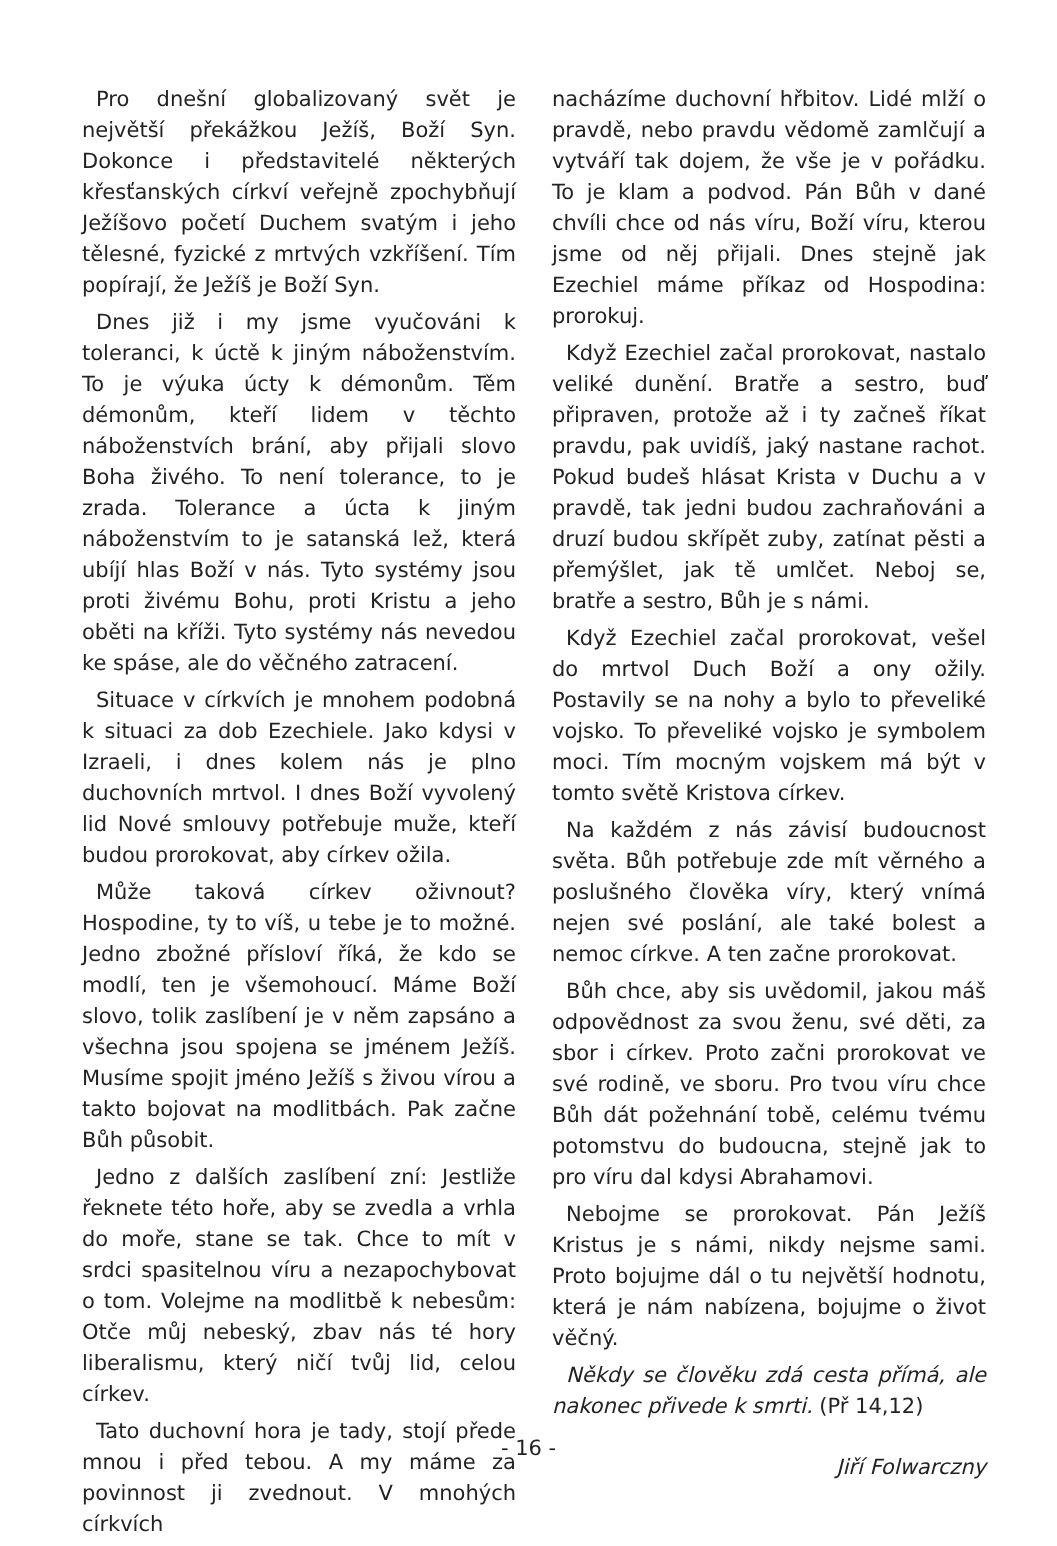Pro dnešní globalizovaný svět je největší překážkou Ježíš, Boží Syn. Dokonce i představitelé některých křesťanských církví veřejně zpochybňují Ježíšovo početí Duchem svatým i jeho tělesné, fyzické z mrtvých vzkříšení. Tím popírají, že Ježíš je Boží Syn.
Dnes již i my jsme vyučováni k toleranci, k úctě k jiným náboženstvím. To je výuka úcty k démonům. Těm démonům, kteří lidem v těchto náboženstvích brání, aby přijali slovo Boha živého. To není tolerance, to je zrada. Tolerance a úcta k jiným náboženstvím to je satanská lež, která ubíjí hlas Boží v nás. Tyto systémy jsou proti živému Bohu, proti Kristu a jeho oběti na kříži. Tyto systémy nás nevedou ke spáse, ale do věčného zatracení.
Situace v církvích je mnohem podobná k situaci za dob Ezechiele. Jako kdysi v Izraeli, i dnes kolem nás je plno duchovních mrtvol. I dnes Boží vyvolený lid Nové smlouvy potřebuje muže, kteří budou prorokovat, aby církev ožila.
Může taková církev oživnout? Hospodine, ty to víš, u tebe je to možné. Jedno zbožné přísloví říká, že kdo se modlí, ten je všemohoucí. Máme Boží slovo, tolik zaslíbení je v něm zapsáno a všechna jsou spojena se jménem Ježíš. Musíme spojit jméno Ježíš s živou vírou a takto bojovat na modlitbách. Pak začne Bůh působit.
Jedno z dalších zaslíbení zní: Jestliže řeknete této hoře, aby se zvedla a vrhla do moře, stane se tak. Chce to mít v srdci spasitelnou víru a nezapochybovat o tom. Volejme na modlitbě k nebesům: Otče můj nebeský, zbav nás té hory liberalismu, který ničí tvůj lid, celou církev.
Tato duchovní hora je tady, stojí přede mnou i před tebou. A my máme za povinnost ji zvednout. V mnohých církvích
nacházíme duchovní hřbitov. Lidé mlží o pravdě, nebo pravdu vědomě zamlčují a vytváří tak dojem, že vše je v pořádku. To je klam a podvod. Pán Bůh v dané chvíli chce od nás víru, Boží víru, kterou jsme od něj přijali. Dnes stejně jak Ezechiel máme příkaz od Hospodina: prorokuj.
Když Ezechiel začal prorokovat, nastalo veliké dunění. Bratře a sestro, buď připraven, protože až i ty začneš říkat pravdu, pak uvidíš, jaký nastane rachot. Pokud budeš hlásat Krista v Duchu a v pravdě, tak jedni budou zachraňováni a druzí budou skřípět zuby, zatínat pěsti a přemýšlet, jak tě umlčet. Neboj se, bratře a sestro, Bůh je s námi.
Když Ezechiel začal prorokovat, vešel do mrtvol Duch Boží a ony ožily. Postavily se na nohy a bylo to převeliké vojsko. To převeliké vojsko je symbolem moci. Tím mocným vojskem má být v tomto světě Kristova církev.
Na každém z nás závisí budoucnost světa. Bůh potřebuje zde mít věrného a poslušného člověka víry, který vnímá nejen své poslání, ale také bolest a nemoc církve. A ten začne prorokovat.
Bůh chce, aby sis uvědomil, jakou máš odpovědnost za svou ženu, své děti, za sbor i církev. Proto začni prorokovat ve své rodině, ve sboru. Pro tvou víru chce Bůh dát požehnání tobě, celému tvému potomstvu do budoucna, stejně jak to pro víru dal kdysi Abrahamovi.
Nebojme se prorokovat. Pán Ježíš Kristus je s námi, nikdy nejsme sami. Proto bojujme dál o tu největší hodnotu, která je nám nabízena, bojujme o život věčný.
Někdy se člověku zdá cesta přímá, ale nakonec přivede k smrti. (Př 14,12)
Jiří Folwarczny
- 16 -